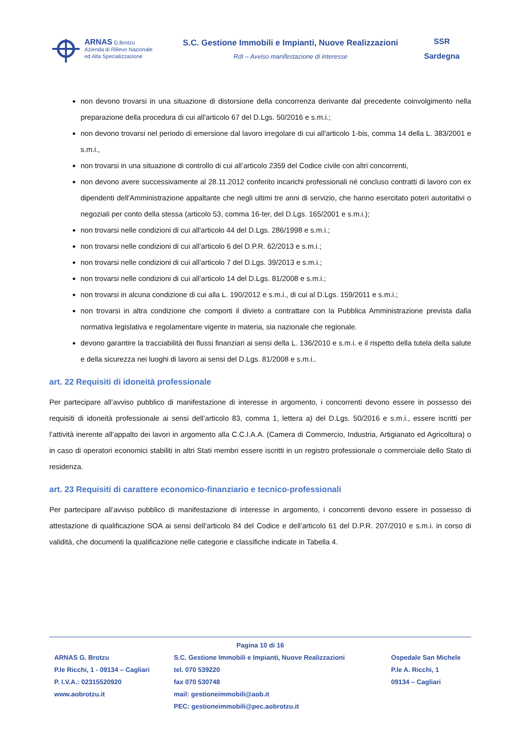ARNAS G.Brotzu
Azienda di Rilievo Nazionale
ed Alta Specializzazione
S.C. Gestione Immobili e Impianti, Nuove Realizzazioni
RdI – Avviso manifestazione di interesse
SSR
Sardegna
non devono trovarsi in una situazione di distorsione della concorrenza derivante dal precedente coinvolgimento nella preparazione della procedura di cui all'articolo 67 del D.Lgs. 50/2016 e s.m.i.;
non devono trovarsi nel periodo di emersione dal lavoro irregolare di cui all'articolo 1-bis, comma 14 della L. 383/2001 e s.m.i.,
non trovarsi in una situazione di controllo di cui all’articolo 2359 del Codice civile con altri concorrenti,
non devono avere successivamente al 28.11.2012 conferito incarichi professionali né concluso contratti di lavoro con ex dipendenti dell'Amministrazione appaltante che negli ultimi tre anni di servizio, che hanno esercitato poteri autoritativi o negoziali per conto della stessa (articolo 53, comma 16-ter, del D.Lgs. 165/2001 e s.m.i.);
non trovarsi nelle condizioni di cui all'articolo 44 del D.Lgs. 286/1998 e s.m.i.;
non trovarsi nelle condizioni di cui all’articolo 6 del D.P.R. 62/2013 e s.m.i.;
non trovarsi nelle condizioni di cui all’articolo 7 del D.Lgs. 39/2013 e s.m.i.;
non trovarsi nelle condizioni di cui all’articolo 14 del D.Lgs. 81/2008 e s.m.i.;
non trovarsi in alcuna condizione di cui alla L. 190/2012 e s.m.i., di cui al D.Lgs. 159/2011 e s.m.i.;
non trovarsi in altra condizione che comporti il divieto a contrattare con la Pubblica Amministrazione prevista dalla normativa legislativa e regolamentare vigente in materia, sia nazionale che regionale.
devono garantire la tracciabilità dei flussi finanziari ai sensi della L. 136/2010 e s.m.i. e il rispetto della tutela della salute e della sicurezza nei luoghi di lavoro ai sensi del D.Lgs. 81/2008 e s.m.i..
art. 22 Requisiti di idoneità professionale
Per partecipare all’avviso pubblico di manifestazione di interesse in argomento, i concorrenti devono essere in possesso dei requisiti di idoneità professionale ai sensi dell’articolo 83, comma 1, lettera a) del D.Lgs. 50/2016 e s.m.i., essere iscritti per l’attività inerente all’appalto dei lavori in argomento alla C.C.I.A.A. (Camera di Commercio, Industria, Artigianato ed Agricoltura) o in caso di operatori economici stabiliti in altri Stati membri essere iscritti in un registro professionale o commerciale dello Stato di residenza.
art. 23 Requisiti di carattere economico-finanziario e tecnico-professionali
Per partecipare all’avviso pubblico di manifestazione di interesse in argomento, i concorrenti devono essere in possesso di attestazione di qualificazione SOA ai sensi dell’articolo 84 del Codice e dell’articolo 61 del D.P.R. 207/2010 e s.m.i. in corso di validità, che documenti la qualificazione nelle categorie e classifiche indicate in Tabella 4.
Pagina 10 di 16
ARNAS G. Brotzu
P.le Ricchi, 1 - 09134 – Cagliari
P. I.V.A.: 02315520920
www.aobrotzu.it
S.C. Gestione Immobili e Impianti, Nuove Realizzazioni
tel. 070 539220
fax 070 530748
mail: gestioneimmobili@aob.it
PEC: gestioneimmobili@pec.aobrotzu.it
Ospedale San Michele
P.le A. Ricchi, 1
09134 – Cagliari